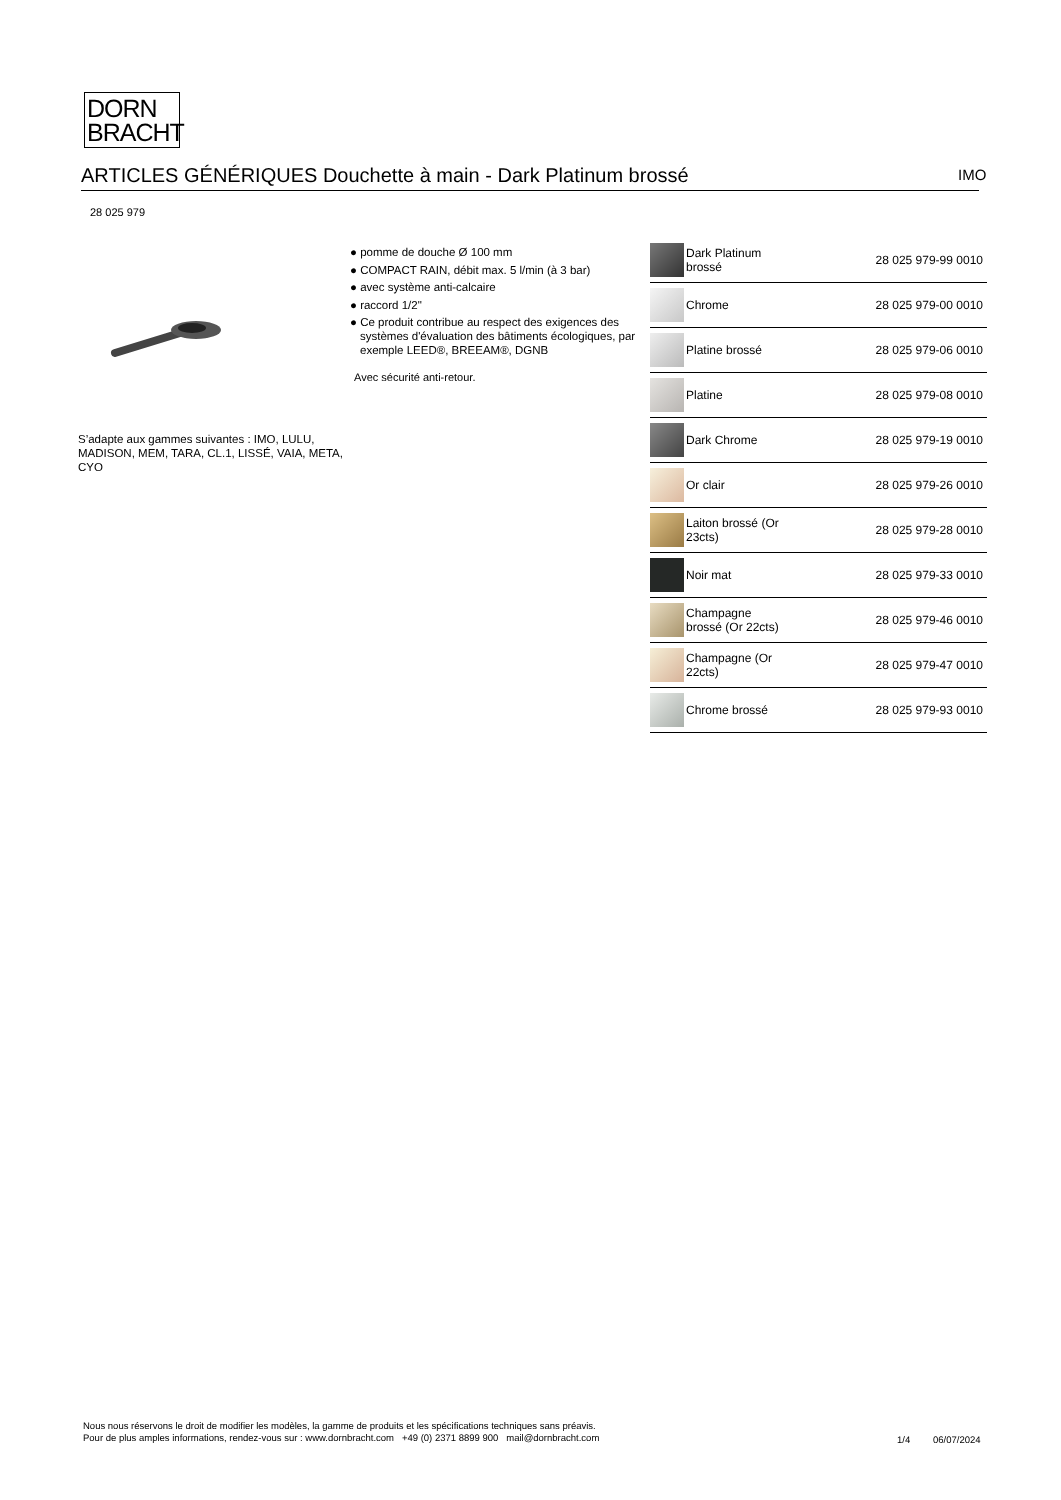DORN
BRACHT
ARTICLES GÉNÉRIQUES Douchette à main - Dark Platinum brossé IMO
28 025 979
S’adapte aux gammes suivantes : IMO, LULU, MADISON, MEM, TARA, CL.1, LISSÉ, VAIA, META, CYO
● pomme de douche Ø 100 mm
● COMPACT RAIN, débit max. 5 l/min (à 3 bar)
● avec système anti-calcaire
● raccord 1/2"
● Ce produit contribue au respect des exigences des systèmes d'évaluation des bâtiments écologiques, par exemple LEED®, BREEAM®, DGNB
Avec sécurité anti-retour.
| | Dark Platinum brossé | 28 025 979-99 0010 |
| | Chrome | 28 025 979-00 0010 |
| | Platine brossé | 28 025 979-06 0010 |
| | Platine | 28 025 979-08 0010 |
| | Dark Chrome | 28 025 979-19 0010 |
| | Or clair | 28 025 979-26 0010 |
| | Laiton brossé (Or 23cts) | 28 025 979-28 0010 |
| | Noir mat | 28 025 979-33 0010 |
| | Champagne brossé (Or 22cts) | 28 025 979-46 0010 |
| | Champagne (Or 22cts) | 28 025 979-47 0010 |
| | Chrome brossé | 28 025 979-93 0010 |
Nous nous réservons le droit de modifier les modèles, la gamme de produits et les spécifications techniques sans préavis.
Pour de plus amples informations, rendez-vous sur : www.dornbracht.com +49 (0) 2371 8899 900 mail@dornbracht.com
1/4 06/07/2024